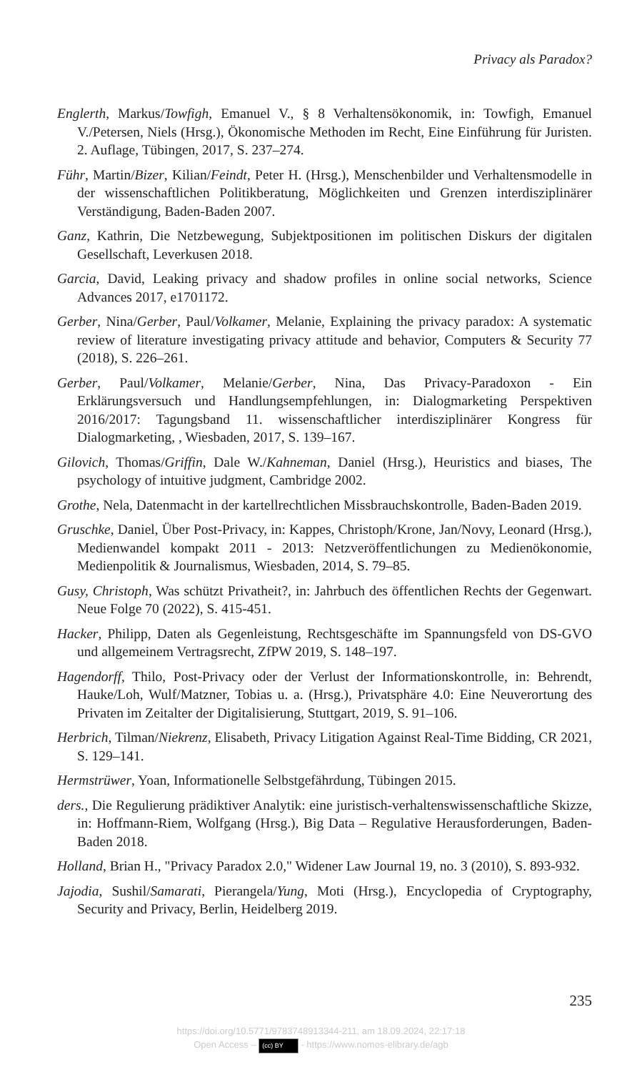Privacy als Paradox?
Englerth, Markus/Towfigh, Emanuel V., § 8 Verhaltensökonomik, in: Towfigh, Emanuel V./Petersen, Niels (Hrsg.), Ökonomische Methoden im Recht, Eine Einführung für Juristen. 2. Auflage, Tübingen, 2017, S. 237–274.
Führ, Martin/Bizer, Kilian/Feindt, Peter H. (Hrsg.), Menschenbilder und Verhaltensmodelle in der wissenschaftlichen Politikberatung, Möglichkeiten und Grenzen interdisziplinärer Verständigung, Baden-Baden 2007.
Ganz, Kathrin, Die Netzbewegung, Subjektpositionen im politischen Diskurs der digitalen Gesellschaft, Leverkusen 2018.
Garcia, David, Leaking privacy and shadow profiles in online social networks, Science Advances 2017, e1701172.
Gerber, Nina/Gerber, Paul/Volkamer, Melanie, Explaining the privacy paradox: A systematic review of literature investigating privacy attitude and behavior, Computers & Security 77 (2018), S. 226–261.
Gerber, Paul/Volkamer, Melanie/Gerber, Nina, Das Privacy-Paradoxon - Ein Erklärungsversuch und Handlungsempfehlungen, in: Dialogmarketing Perspektiven 2016/2017: Tagungsband 11. wissenschaftlicher interdisziplinärer Kongress für Dialogmarketing, , Wiesbaden, 2017, S. 139–167.
Gilovich, Thomas/Griffin, Dale W./Kahneman, Daniel (Hrsg.), Heuristics and biases, The psychology of intuitive judgment, Cambridge 2002.
Grothe, Nela, Datenmacht in der kartellrechtlichen Missbrauchskontrolle, Baden-Baden 2019.
Gruschke, Daniel, Über Post-Privacy, in: Kappes, Christoph/Krone, Jan/Novy, Leonard (Hrsg.), Medienwandel kompakt 2011 - 2013: Netzveröffentlichungen zu Medienökonomie, Medienpolitik & Journalismus, Wiesbaden, 2014, S. 79–85.
Gusy, Christoph, Was schützt Privatheit?, in: Jahrbuch des öffentlichen Rechts der Gegenwart. Neue Folge 70 (2022), S. 415-451.
Hacker, Philipp, Daten als Gegenleistung, Rechtsgeschäfte im Spannungsfeld von DS-GVO und allgemeinem Vertragsrecht, ZfPW 2019, S. 148–197.
Hagendorff, Thilo, Post-Privacy oder der Verlust der Informationskontrolle, in: Behrendt, Hauke/Loh, Wulf/Matzner, Tobias u. a. (Hrsg.), Privatsphäre 4.0: Eine Neuverortung des Privaten im Zeitalter der Digitalisierung, Stuttgart, 2019, S. 91–106.
Herbrich, Tilman/Niekrenz, Elisabeth, Privacy Litigation Against Real-Time Bidding, CR 2021, S. 129–141.
Hermstrüwer, Yoan, Informationelle Selbstgefährdung, Tübingen 2015.
ders., Die Regulierung prädiktiver Analytik: eine juristisch-verhaltenswissenschaftliche Skizze, in: Hoffmann-Riem, Wolfgang (Hrsg.), Big Data – Regulative Herausforderungen, Baden-Baden 2018.
Holland, Brian H., "Privacy Paradox 2.0," Widener Law Journal 19, no. 3 (2010), S. 893-932.
Jajodia, Sushil/Samarati, Pierangela/Yung, Moti (Hrsg.), Encyclopedia of Cryptography, Security and Privacy, Berlin, Heidelberg 2019.
235
https://doi.org/10.5771/9783748913344-211, am 18.09.2024, 22:17:18
Open Access – (cc) BY - https://www.nomos-elibrary.de/agb